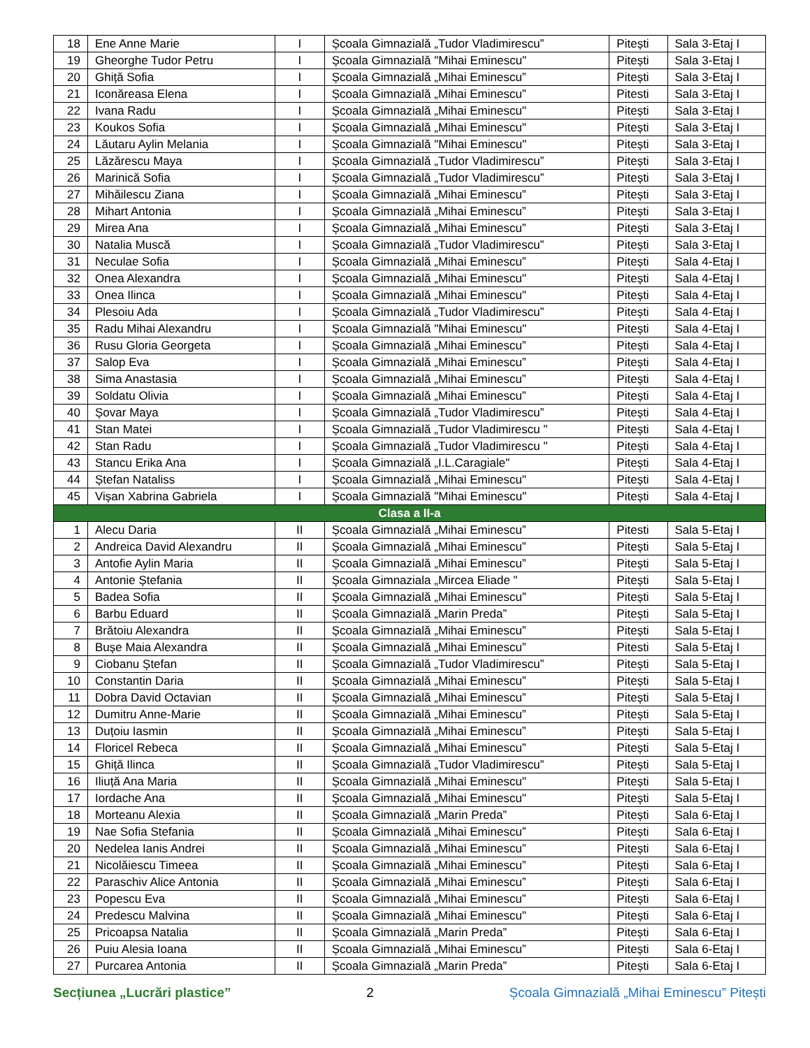| 18 | Ene Anne Marie | I | Școala Gimnazială „Tudor Vladimirescu” | Pitești | Sala 3-Etaj I |
| 19 | Gheorghe Tudor Petru | I | Școala Gimnazială "Mihai Eminescu" | Pitești | Sala 3-Etaj I |
| 20 | Ghiță Sofia | I | Școala Gimnazială „Mihai Eminescu” | Pitești | Sala 3-Etaj I |
| 21 | Iconăreasa Elena | I | Școala Gimnazială „Mihai Eminescu” | Pitesti | Sala 3-Etaj I |
| 22 | Ivana Radu | I | Școala Gimnazială „Mihai Eminescu" | Pitești | Sala 3-Etaj I |
| 23 | Koukos Sofia | I | Școala Gimnazială „Mihai Eminescu" | Pitești | Sala 3-Etaj I |
| 24 | Lăutaru Aylin Melania | I | Școala Gimnazială "Mihai Eminescu" | Pitești | Sala 3-Etaj I |
| 25 | Lăzărescu Maya | I | Școala Gimnazială „Tudor Vladimirescu” | Pitești | Sala 3-Etaj I |
| 26 | Marinică Sofia | I | Școala Gimnazială „Tudor Vladimirescu” | Pitești | Sala 3-Etaj I |
| 27 | Mihăilescu Ziana | I | Școala Gimnazială „Mihai Eminescu” | Pitești | Sala 3-Etaj I |
| 28 | Mihart Antonia | I | Școala Gimnazială „Mihai Eminescu” | Pitești | Sala 3-Etaj I |
| 29 | Mirea Ana | I | Școala Gimnazială „Mihai Eminescu” | Pitești | Sala 3-Etaj I |
| 30 | Natalia Muscă | I | Școala Gimnazială „Tudor Vladimirescu” | Pitești | Sala 3-Etaj I |
| 31 | Neculae Sofia | I | Școala Gimnazială „Mihai Eminescu” | Pitești | Sala 4-Etaj I |
| 32 | Onea Alexandra | I | Școala Gimnazială „Mihai Eminescu" | Pitești | Sala 4-Etaj I |
| 33 | Onea Ilinca | I | Școala Gimnazială „Mihai Eminescu" | Pitești | Sala 4-Etaj I |
| 34 | Plesoiu Ada | I | Școala Gimnazială „Tudor Vladimirescu” | Pitești | Sala 4-Etaj I |
| 35 | Radu Mihai Alexandru | I | Școala Gimnazială "Mihai Eminescu" | Pitești | Sala 4-Etaj I |
| 36 | Rusu Gloria Georgeta | I | Școala Gimnazială „Mihai Eminescu” | Pitești | Sala 4-Etaj I |
| 37 | Salop Eva | I | Școala Gimnazială „Mihai Eminescu” | Pitești | Sala 4-Etaj I |
| 38 | Sima Anastasia | I | Școala Gimnazială „Mihai Eminescu” | Pitești | Sala 4-Etaj I |
| 39 | Soldatu Olivia | I | Școala Gimnazială „Mihai Eminescu” | Pitești | Sala 4-Etaj I |
| 40 | Șovar Maya | I | Școala Gimnazială „Tudor Vladimirescu” | Pitești | Sala 4-Etaj I |
| 41 | Stan Matei | I | Școala Gimnazială „Tudor Vladimirescu " | Pitești | Sala 4-Etaj I |
| 42 | Stan Radu | I | Școala Gimnazială „Tudor Vladimirescu " | Pitești | Sala 4-Etaj I |
| 43 | Stancu Erika Ana | I | Școala Gimnazială „I.L.Caragiale" | Pitești | Sala 4-Etaj I |
| 44 | Ștefan Nataliss | I | Școala Gimnazială „Mihai Eminescu" | Pitești | Sala 4-Etaj I |
| 45 | Vișan Xabrina Gabriela | I | Școala Gimnazială "Mihai Eminescu" | Pitești | Sala 4-Etaj I |
| Clasa a II-a | | | | | |
| 1 | Alecu Daria | II | Școala Gimnazială „Mihai Eminescu” | Pitesti | Sala 5-Etaj I |
| 2 | Andreica David Alexandru | II | Școala Gimnazială „Mihai Eminescu” | Pitești | Sala 5-Etaj I |
| 3 | Antofie Aylin Maria | II | Școala Gimnazială „Mihai Eminescu” | Pitești | Sala 5-Etaj I |
| 4 | Antonie Ștefania | II | Școala Gimnaziala „Mircea Eliade " | Pitești | Sala 5-Etaj I |
| 5 | Badea Sofia | II | Școala Gimnazială „Mihai Eminescu” | Pitești | Sala 5-Etaj I |
| 6 | Barbu Eduard | II | Școala Gimnazială „Marin Preda” | Pitești | Sala 5-Etaj I |
| 7 | Brătoiu Alexandra | II | Școala Gimnazială „Mihai Eminescu” | Pitești | Sala 5-Etaj I |
| 8 | Bușe Maia Alexandra | II | Școala Gimnazială „Mihai Eminescu” | Pitesti | Sala 5-Etaj I |
| 9 | Ciobanu Ștefan | II | Școala Gimnazială „Tudor Vladimirescu” | Pitești | Sala 5-Etaj I |
| 10 | Constantin Daria | II | Școala Gimnazială „Mihai Eminescu” | Pitești | Sala 5-Etaj I |
| 11 | Dobra David Octavian | II | Școala Gimnazială „Mihai Eminescu” | Pitești | Sala 5-Etaj I |
| 12 | Dumitru Anne-Marie | II | Școala Gimnazială „Mihai Eminescu” | Pitești | Sala 5-Etaj I |
| 13 | Duțoiu Iasmin | II | Școala Gimnazială „Mihai Eminescu” | Pitești | Sala 5-Etaj I |
| 14 | Floricel Rebeca | II | Școala Gimnazială „Mihai Eminescu” | Pitești | Sala 5-Etaj I |
| 15 | Ghiță Ilinca | II | Școala Gimnazială „Tudor Vladimirescu” | Pitești | Sala 5-Etaj I |
| 16 | Iliuță Ana Maria | II | Școala Gimnazială „Mihai Eminescu" | Pitești | Sala 5-Etaj I |
| 17 | Iordache Ana | II | Școala Gimnazială „Mihai Eminescu" | Pitești | Sala 5-Etaj I |
| 18 | Morteanu Alexia | II | Școala Gimnazială „Marin Preda” | Pitești | Sala 6-Etaj I |
| 19 | Nae Sofia Stefania | II | Școala Gimnazială „Mihai Eminescu” | Pitești | Sala 6-Etaj I |
| 20 | Nedelea Ianis Andrei | II | Școala Gimnazială „Mihai Eminescu” | Pitești | Sala 6-Etaj I |
| 21 | Nicolăiescu Timeea | II | Școala Gimnazială „Mihai Eminescu” | Pitești | Sala 6-Etaj I |
| 22 | Paraschiv Alice Antonia | II | Școala Gimnazială „Mihai Eminescu” | Pitești | Sala 6-Etaj I |
| 23 | Popescu Eva | II | Școala Gimnazială „Mihai Eminescu” | Pitești | Sala 6-Etaj I |
| 24 | Predescu Malvina | II | Școala Gimnazială „Mihai Eminescu" | Pitești | Sala 6-Etaj I |
| 25 | Pricoapsa Natalia | II | Școala Gimnazială „Marin Preda” | Pitești | Sala 6-Etaj I |
| 26 | Puiu Alesia Ioana | II | Școala Gimnazială „Mihai Eminescu” | Pitești | Sala 6-Etaj I |
| 27 | Purcarea Antonia | II | Școala Gimnazială „Marin Preda” | Pitești | Sala 6-Etaj I |
Secțiunea „Lucrări plastice” 2 Școala Gimnazială „Mihai Eminescu” Pitești